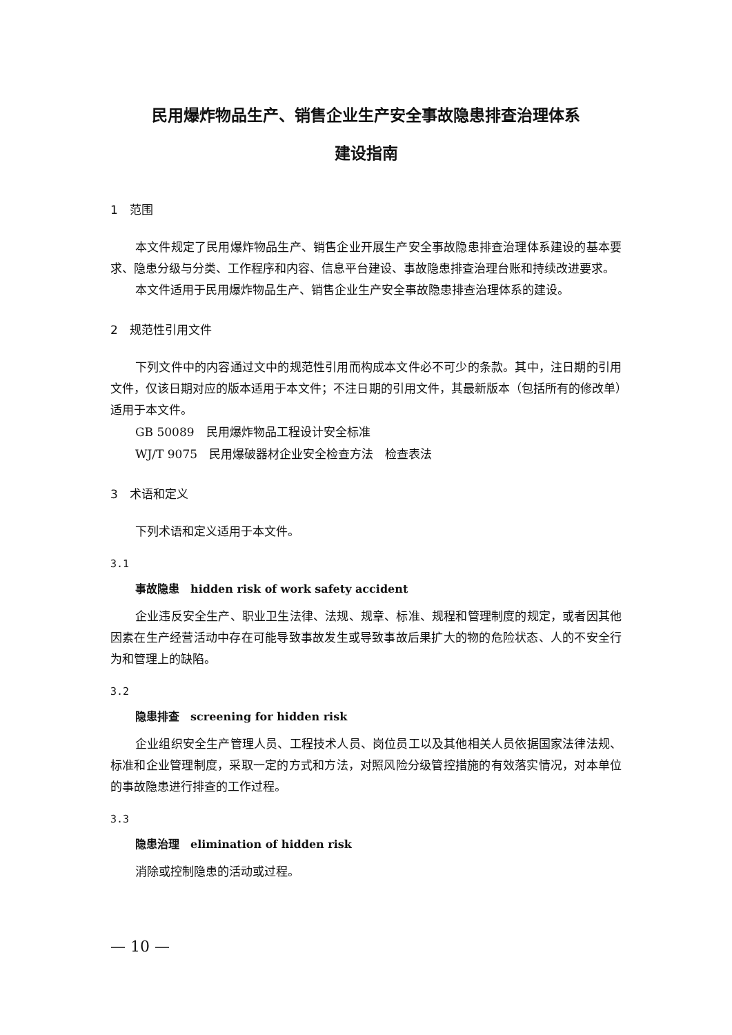民用爆炸物品生产、销售企业生产安全事故隐患排查治理体系
建设指南
1　范围
本文件规定了民用爆炸物品生产、销售企业开展生产安全事故隐患排查治理体系建设的基本要求、隐患分级与分类、工作程序和内容、信息平台建设、事故隐患排查治理台账和持续改进要求。
本文件适用于民用爆炸物品生产、销售企业生产安全事故隐患排查治理体系的建设。
2　规范性引用文件
下列文件中的内容通过文中的规范性引用而构成本文件必不可少的条款。其中，注日期的引用文件，仅该日期对应的版本适用于本文件；不注日期的引用文件，其最新版本（包括所有的修改单）适用于本文件。
GB 50089　民用爆炸物品工程设计安全标准
WJ/T 9075　民用爆破器材企业安全检查方法　检查表法
3　术语和定义
下列术语和定义适用于本文件。
3.1
事故隐患　hidden risk of work safety accident
企业违反安全生产、职业卫生法律、法规、规章、标准、规程和管理制度的规定，或者因其他因素在生产经营活动中存在可能导致事故发生或导致事故后果扩大的物的危险状态、人的不安全行为和管理上的缺陷。
3.2
隐患排查　screening for hidden risk
企业组织安全生产管理人员、工程技术人员、岗位员工以及其他相关人员依据国家法律法规、标准和企业管理制度，采取一定的方式和方法，对照风险分级管控措施的有效落实情况，对本单位的事故隐患进行排查的工作过程。
3.3
隐患治理　elimination of hidden risk
消除或控制隐患的活动或过程。
— 10 —